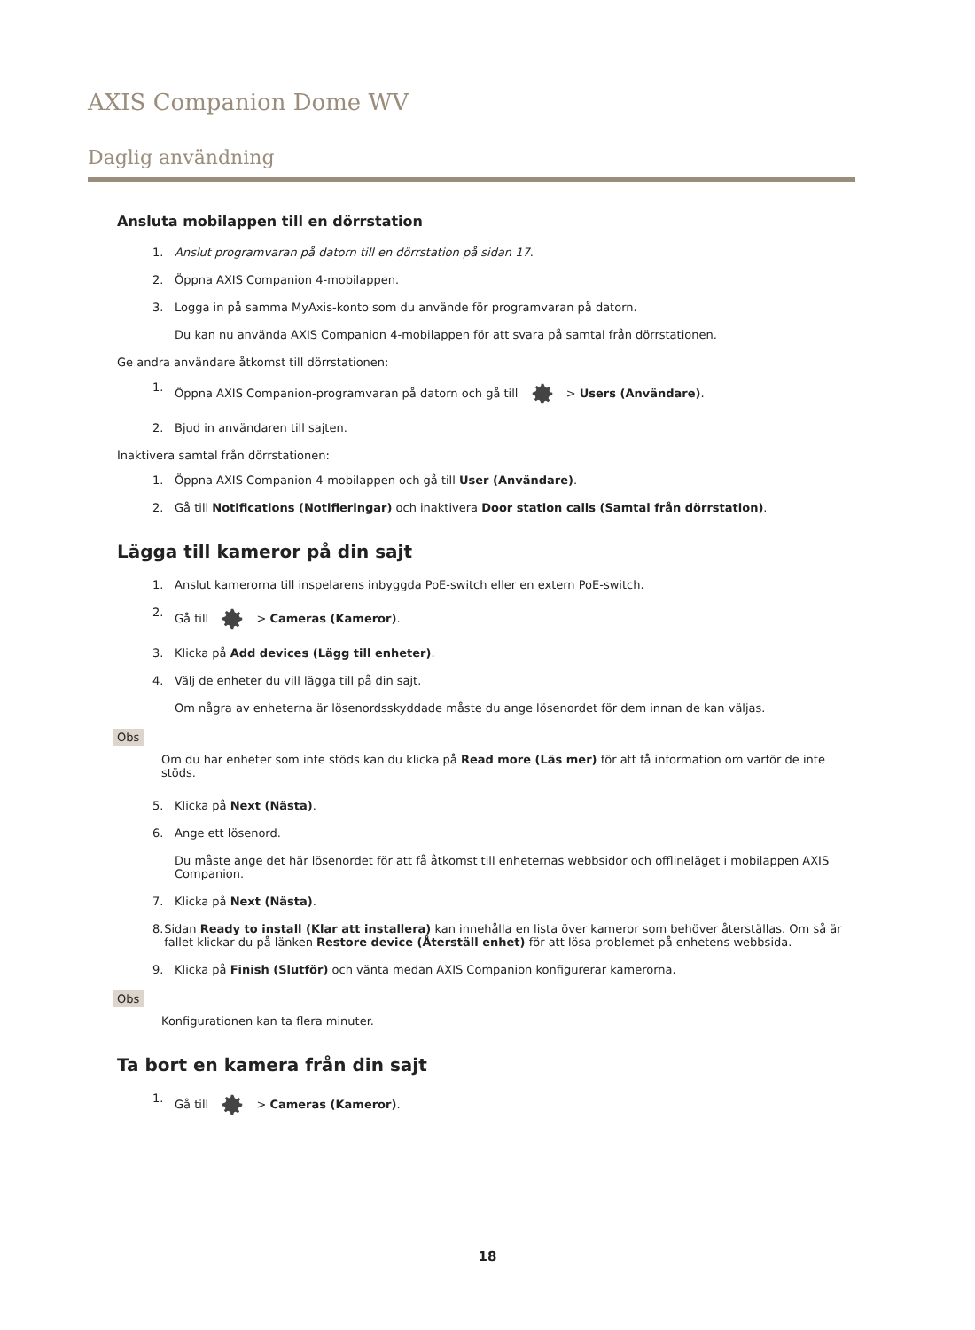AXIS Companion Dome WV
Daglig användning
Ansluta mobilappen till en dörrstation
1. Anslut programvaran på datorn till en dörrstation på sidan 17.
2. Öppna AXIS Companion 4-mobilappen.
3. Logga in på samma MyAxis-konto som du använde för programvaran på datorn.
Du kan nu använda AXIS Companion 4-mobilappen för att svara på samtal från dörrstationen.
Ge andra användare åtkomst till dörrstationen:
1. Öppna AXIS Companion-programvaran på datorn och gå till > Users (Användare).
2. Bjud in användaren till sajten.
Inaktivera samtal från dörrstationen:
1. Öppna AXIS Companion 4-mobilappen och gå till User (Användare).
2. Gå till Notifications (Notifieringar) och inaktivera Door station calls (Samtal från dörrstation).
Lägga till kameror på din sajt
1. Anslut kamerorna till inspelarens inbyggda PoE-switch eller en extern PoE-switch.
2. Gå till > Cameras (Kameror).
3. Klicka på Add devices (Lägg till enheter).
4. Välj de enheter du vill lägga till på din sajt.
Om några av enheterna är lösenordsskyddade måste du ange lösenordet för dem innan de kan väljas.
Obs
Om du har enheter som inte stöds kan du klicka på Read more (Läs mer) för att få information om varför de inte stöds.
5. Klicka på Next (Nästa).
6. Ange ett lösenord.
Du måste ange det här lösenordet för att få åtkomst till enheternas webbsidor och offlineläget i mobilappen AXIS Companion.
7. Klicka på Next (Nästa).
8. Sidan Ready to install (Klar att installera) kan innehålla en lista över kameror som behöver återställas. Om så är fallet klickar du på länken Restore device (Återställ enhet) för att lösa problemet på enhetens webbsida.
9. Klicka på Finish (Slutför) och vänta medan AXIS Companion konfigurerar kamerorna.
Obs
Konfigurationen kan ta flera minuter.
Ta bort en kamera från din sajt
1. Gå till > Cameras (Kameror).
18